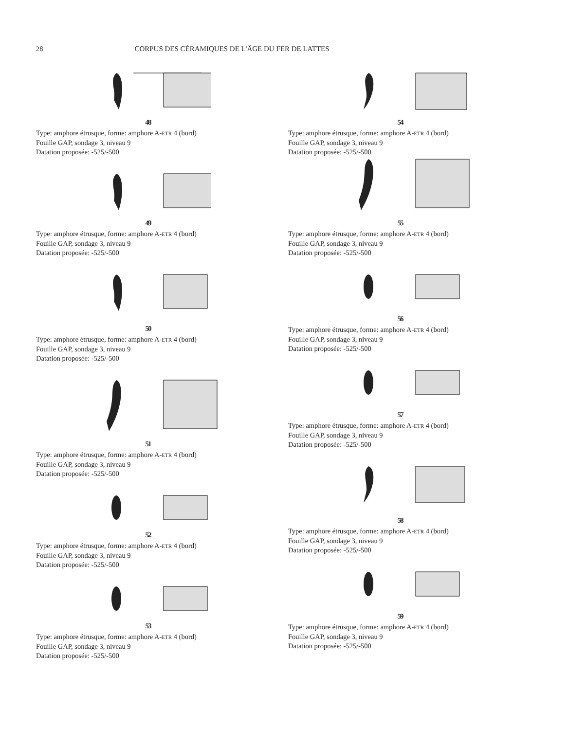28 CORPUS DES CÉRAMIQUES DE L'ÂGE DU FER DE LATTES
48
Type: amphore étrusque, forme: amphore A-ETR 4 (bord)
Fouille GAP, sondage 3, niveau 9
Datation proposée: -525/-500
49
Type: amphore étrusque, forme: amphore A-ETR 4 (bord)
Fouille GAP, sondage 3, niveau 9
Datation proposée: -525/-500
50
Type: amphore étrusque, forme: amphore A-ETR 4 (bord)
Fouille GAP, sondage 3, niveau 9
Datation proposée: -525/-500
51
Type: amphore étrusque, forme: amphore A-ETR 4 (bord)
Fouille GAP, sondage 3, niveau 9
Datation proposée: -525/-500
52
Type: amphore étrusque, forme: amphore A-ETR 4 (bord)
Fouille GAP, sondage 3, niveau 9
Datation proposée: -525/-500
53
Type: amphore étrusque, forme: amphore A-ETR 4 (bord)
Fouille GAP, sondage 3, niveau 9
Datation proposée: -525/-500
54
Type: amphore étrusque, forme: amphore A-ETR 4 (bord)
Fouille GAP, sondage 3, niveau 9
Datation proposée: -525/-500
55
Type: amphore étrusque, forme: amphore A-ETR 4 (bord)
Fouille GAP, sondage 3, niveau 9
Datation proposée: -525/-500
56
Type: amphore étrusque, forme: amphore A-ETR 4 (bord)
Fouille GAP, sondage 3, niveau 9
Datation proposée: -525/-500
57
Type: amphore étrusque, forme: amphore A-ETR 4 (bord)
Fouille GAP, sondage 3, niveau 9
Datation proposée: -525/-500
58
Type: amphore étrusque, forme: amphore A-ETR 4 (bord)
Fouille GAP, sondage 3, niveau 9
Datation proposée: -525/-500
59
Type: amphore étrusque, forme: amphore A-ETR 4 (bord)
Fouille GAP, sondage 3, niveau 9
Datation proposée: -525/-500